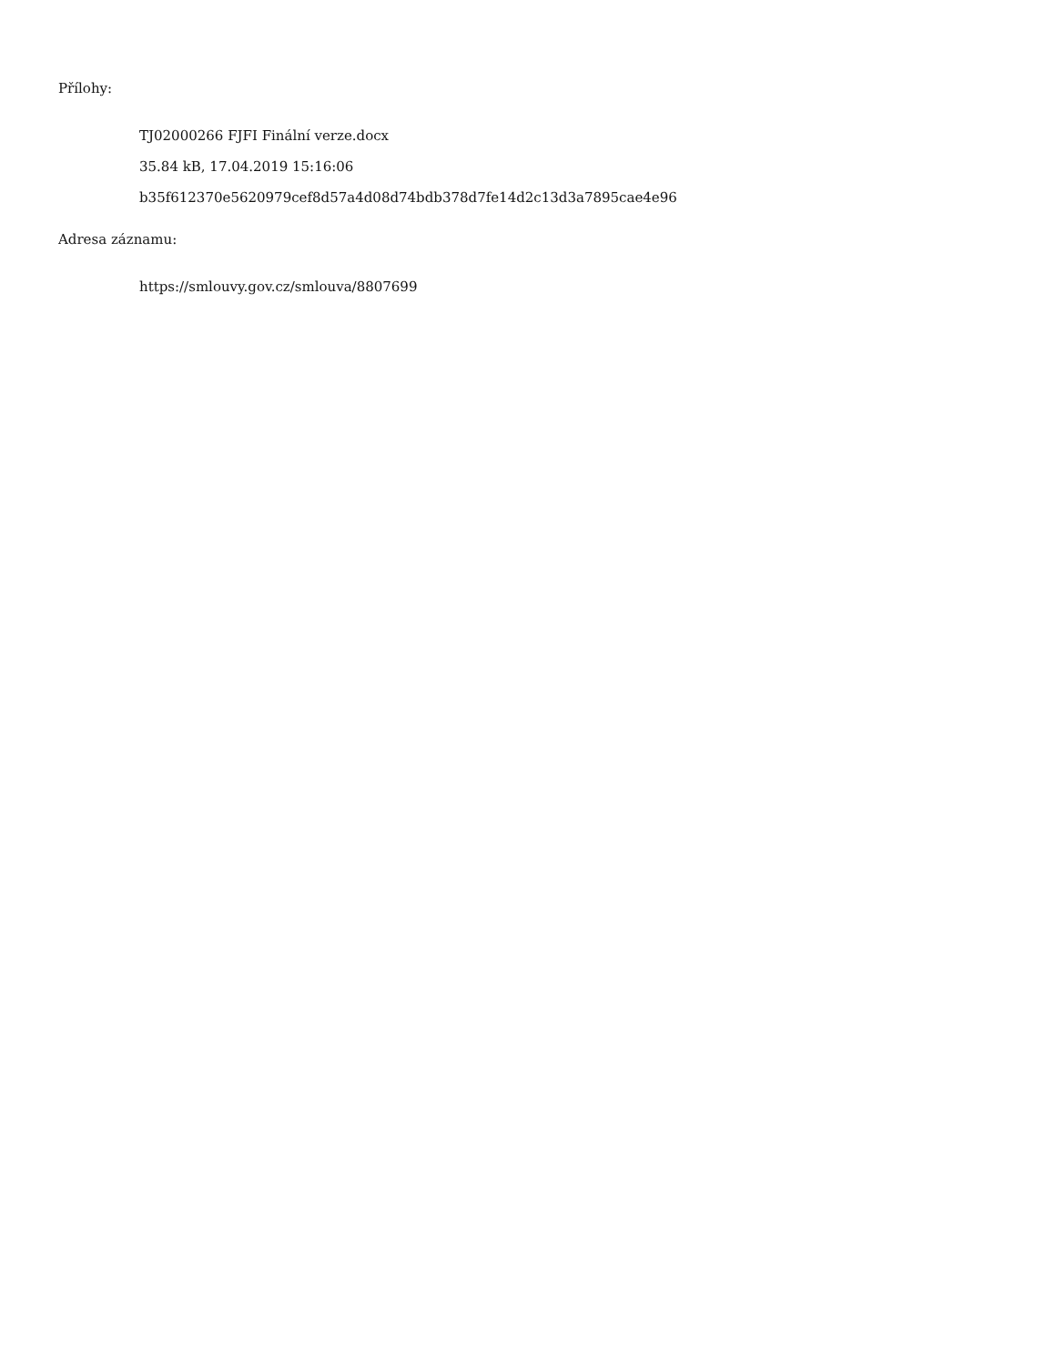Přílohy:
TJ02000266 FJFI Finální verze.docx
35.84 kB, 17.04.2019 15:16:06
b35f612370e5620979cef8d57a4d08d74bdb378d7fe14d2c13d3a7895cae4e96
Adresa záznamu:
https://smlouvy.gov.cz/smlouva/8807699